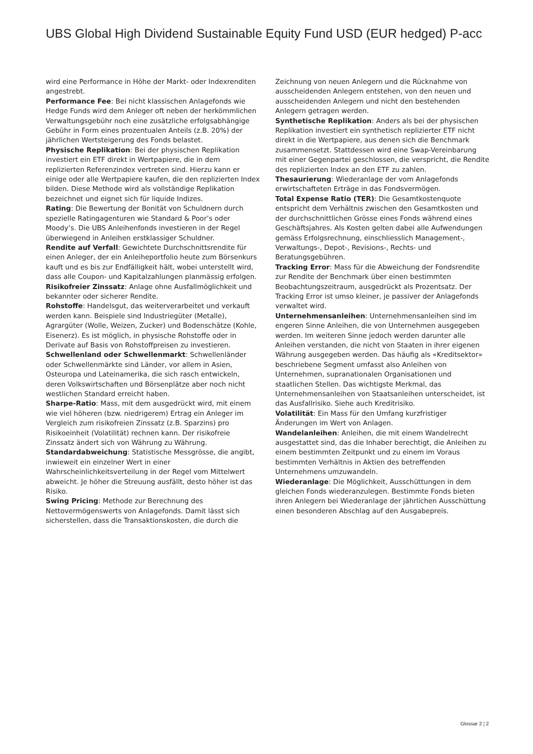UBS Global High Dividend Sustainable Equity Fund USD (EUR hedged) P-acc
wird eine Performance in Höhe der Markt- oder Indexrenditen angestrebt.
Performance Fee: Bei nicht klassischen Anlagefonds wie Hedge Funds wird dem Anleger oft neben der herkömmlichen Verwaltungsgebühr noch eine zusätzliche erfolgsabhängige Gebühr in Form eines prozentualen Anteils (z.B. 20%) der jährlichen Wertsteigerung des Fonds belastet.
Physische Replikation: Bei der physischen Replikation investiert ein ETF direkt in Wertpapiere, die in dem replizierten Referenzindex vertreten sind. Hierzu kann er einige oder alle Wertpapiere kaufen, die den replizierten Index bilden. Diese Methode wird als vollständige Replikation bezeichnet und eignet sich für liquide Indizes.
Rating: Die Bewertung der Bonität von Schuldnern durch spezielle Ratingagenturen wie Standard & Poor’s oder Moody’s. Die UBS Anleihenfonds investieren in der Regel überwiegend in Anleihen erstklassiger Schuldner.
Rendite auf Verfall: Gewichtete Durchschnittsrendite für einen Anleger, der ein Anleiheportfolio heute zum Börsenkurs kauft und es bis zur Endfälligkeit hält, wobei unterstellt wird, dass alle Coupon- und Kapitalzahlungen planmässig erfolgen.
Risikofreier Zinssatz: Anlage ohne Ausfallmöglichkeit und bekannter oder sicherer Rendite.
Rohstoffe: Handelsgut, das weiterverarbeitet und verkauft werden kann. Beispiele sind Industriegüter (Metalle), Agrargüter (Wolle, Weizen, Zucker) und Bodenschätze (Kohle, Eisenerz). Es ist möglich, in physische Rohstoffe oder in Derivate auf Basis von Rohstoffpreisen zu investieren.
Schwellenland oder Schwellenmarkt: Schwellenländer oder Schwellenmärkte sind Länder, vor allem in Asien, Osteuropa und Lateinamerika, die sich rasch entwickeln, deren Volkswirtschaften und Börsenplätze aber noch nicht westlichen Standard erreicht haben.
Sharpe-Ratio: Mass, mit dem ausgedrückt wird, mit einem wie viel höheren (bzw. niedrigerem) Ertrag ein Anleger im Vergleich zum risikofreien Zinssatz (z.B. Sparzins) pro Risikoeinheit (Volatilität) rechnen kann. Der risikofreie Zinssatz ändert sich von Währung zu Währung.
Standardabweichung: Statistische Messgrösse, die angibt, inwieweit ein einzelner Wert in einer Wahrscheinlichkeitsverteilung in der Regel vom Mittelwert abweicht. Je höher die Streuung ausfällt, desto höher ist das Risiko.
Swing Pricing: Methode zur Berechnung des Nettovermögenswerts von Anlagefonds. Damit lässt sich sicherstellen, dass die Transaktionskosten, die durch die
Zeichnung von neuen Anlegern und die Rücknahme von ausscheidenden Anlegern entstehen, von den neuen und ausscheidenden Anlegern und nicht den bestehenden Anlegern getragen werden.
Synthetische Replikation: Anders als bei der physischen Replikation investiert ein synthetisch replizierter ETF nicht direkt in die Wertpapiere, aus denen sich die Benchmark zusammensetzt. Stattdessen wird eine Swap-Vereinbarung mit einer Gegenpartei geschlossen, die verspricht, die Rendite des replizierten Index an den ETF zu zahlen.
Thesaurierung: Wiederanlage der vom Anlagefonds erwirtschafteten Erträge in das Fondsvermögen.
Total Expense Ratio (TER): Die Gesamtkostenquote entspricht dem Verhältnis zwischen den Gesamtkosten und der durchschnittlichen Grösse eines Fonds während eines Geschäftsjahres. Als Kosten gelten dabei alle Aufwendungen gemäss Erfolgsrechnung, einschliesslich Management-, Verwaltungs-, Depot-, Revisions-, Rechts- und Beratungsgebühren.
Tracking Error: Mass für die Abweichung der Fondsrendite zur Rendite der Benchmark über einen bestimmten Beobachtungszeitraum, ausgedrückt als Prozentsatz. Der Tracking Error ist umso kleiner, je passiver der Anlagefonds verwaltet wird.
Unternehmensanleihen: Unternehmensanleihen sind im engeren Sinne Anleihen, die von Unternehmen ausgegeben werden. Im weiteren Sinne jedoch werden darunter alle Anleihen verstanden, die nicht von Staaten in ihrer eigenen Währung ausgegeben werden. Das häufig als «Kreditsektor» beschriebene Segment umfasst also Anleihen von Unternehmen, supranationalen Organisationen und staatlichen Stellen. Das wichtigste Merkmal, das Unternehmensanleihen von Staatsanleihen unterscheidet, ist das Ausfallrisiko. Siehe auch Kreditrisiko.
Volatilität: Ein Mass für den Umfang kurzfristiger Änderungen im Wert von Anlagen.
Wandelanleihen: Anleihen, die mit einem Wandelrecht ausgestattet sind, das die Inhaber berechtigt, die Anleihen zu einem bestimmten Zeitpunkt und zu einem im Voraus bestimmten Verhältnis in Aktien des betreffenden Unternehmens umzuwandeln.
Wiederanlage: Die Möglichkeit, Ausschüttungen in dem gleichen Fonds wiederanzulegen. Bestimmte Fonds bieten ihren Anlegern bei Wiederanlage der jährlichen Ausschüttung einen besonderen Abschlag auf den Ausgabepreis.
Glossar 2 ¦ 2